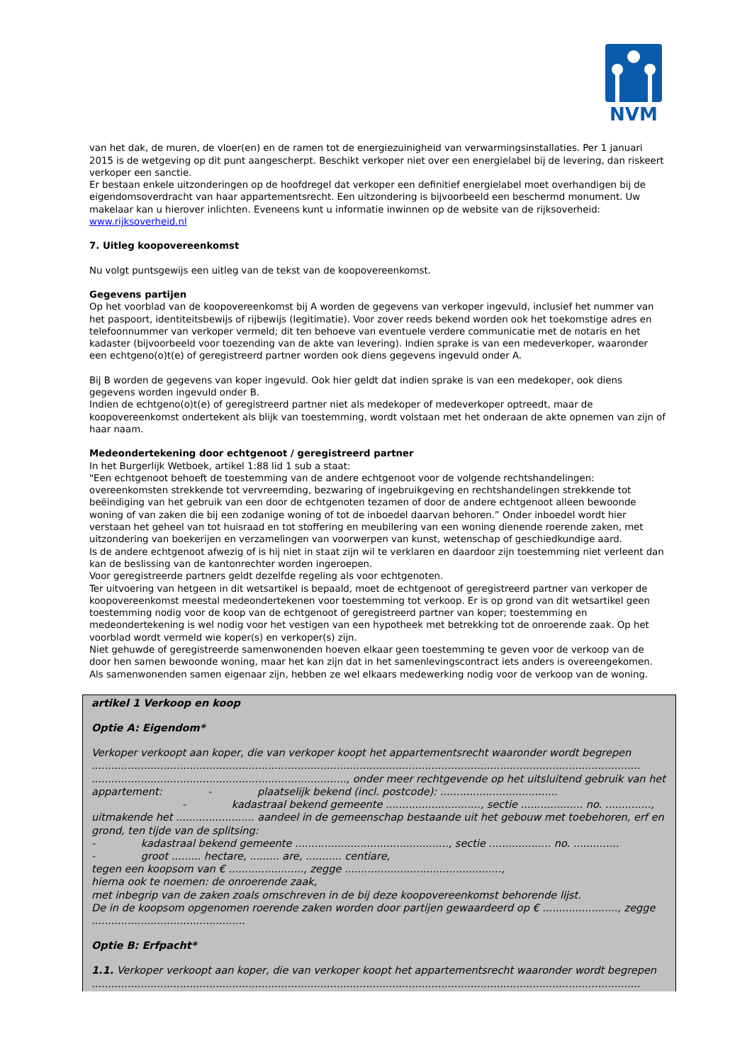NVM
van het dak, de muren, de vloer(en) en de ramen tot de energiezuinigheid van verwarmingsinstallaties. Per 1 januari 2015 is de wetgeving op dit punt aangescherpt. Beschikt verkoper niet over een energielabel bij de levering, dan riskeert verkoper een sanctie.
Er bestaan enkele uitzonderingen op de hoofdregel dat verkoper een definitief energielabel moet overhandigen bij de eigendomsoverdracht van haar appartementsrecht. Een uitzondering is bijvoorbeeld een beschermd monument. Uw makelaar kan u hierover inlichten. Eveneens kunt u informatie inwinnen op de website van de rijksoverheid: www.rijksoverheid.nl
7. Uitleg koopovereenkomst
Nu volgt puntsgewijs een uitleg van de tekst van de koopovereenkomst.
Gegevens partijen
Op het voorblad van de koopovereenkomst bij A worden de gegevens van verkoper ingevuld, inclusief het nummer van het paspoort, identiteitsbewijs of rijbewijs (legitimatie). Voor zover reeds bekend worden ook het toekomstige adres en telefoonnummer van verkoper vermeld; dit ten behoeve van eventuele verdere communicatie met de notaris en het kadaster (bijvoorbeeld voor toezending van de akte van levering). Indien sprake is van een medeverkoper, waaronder een echtgeno(o)t(e) of geregistreerd partner worden ook diens gegevens ingevuld onder A.
Bij B worden de gegevens van koper ingevuld. Ook hier geldt dat indien sprake is van een medekoper, ook diens gegevens worden ingevuld onder B.
Indien de echtgeno(o)t(e) of geregistreerd partner niet als medekoper of medeverkoper optreedt, maar de koopovereenkomst ondertekent als blijk van toestemming, wordt volstaan met het onderaan de akte opnemen van zijn of haar naam.
Medeondertekening door echtgenoot / geregistreerd partner
In het Burgerlijk Wetboek, artikel 1:88 lid 1 sub a staat:
"Een echtgenoot behoeft de toestemming van de andere echtgenoot voor de volgende rechtshandelingen: overeenkomsten strekkende tot vervreemding, bezwaring of ingebruikgeving en rechtshandelingen strekkende tot beëindiging van het gebruik van een door de echtgenoten tezamen of door de andere echtgenoot alleen bewoonde woning of van zaken die bij een zodanige woning of tot de inboedel daarvan behoren.” Onder inboedel wordt hier verstaan het geheel van tot huisraad en tot stoffering en meubilering van een woning dienende roerende zaken, met uitzondering van boekerijen en verzamelingen van voorwerpen van kunst, wetenschap of geschiedkundige aard.
Is de andere echtgenoot afwezig of is hij niet in staat zijn wil te verklaren en daardoor zijn toestemming niet verleent dan kan de beslissing van de kantonrechter worden ingeroepen.
Voor geregistreerde partners geldt dezelfde regeling als voor echtgenoten.
Ter uitvoering van hetgeen in dit wetsartikel is bepaald, moet de echtgenoot of geregistreerd partner van verkoper de koopovereenkomst meestal medeondertekenen voor toestemming tot verkoop. Er is op grond van dit wetsartikel geen toestemming nodig voor de koop van de echtgenoot of geregistreerd partner van koper; toestemming en medeondertekening is wel nodig voor het vestigen van een hypotheek met betrekking tot de onroerende zaak. Op het voorblad wordt vermeld wie koper(s) en verkoper(s) zijn.
Niet gehuwde of geregistreerde samenwonenden hoeven elkaar geen toestemming te geven voor de verkoop van de door hen samen bewoonde woning, maar het kan zijn dat in het samenlevingscontract iets anders is overeengekomen. Als samenwonenden samen eigenaar zijn, hebben ze wel elkaars medewerking nodig voor de verkoop van de woning.
artikel 1 Verkoop en koop
Optie A: Eigendom*
Verkoper verkoopt aan koper, die van verkoper koopt het appartementsrecht waaronder wordt begrepen ........................................................................................................................................................................ .............................................................................., onder meer rechtgevende op het uitsluitend gebruik van het appartement: - plaatselijk bekend (incl. postcode): ....................................
- kadastraal bekend gemeente ............................., sectie ................... no. ..............,
uitmakende het ........................ aandeel in de gemeenschap bestaande uit het gebouw met toebehoren, erf en grond, ten tijde van de splitsing:
- kadastraal bekend gemeente ..............................................., sectie ................... no. ..............
- groot ......... hectare, ......... are, ........... centiare,
tegen een koopsom van € ......................., zegge ................................................,
hierna ook te noemen: de onroerende zaak,
met inbegrip van de zaken zoals omschreven in de bij deze koopovereenkomst behorende lijst.
De in de koopsom opgenomen roerende zaken worden door partijen gewaardeerd op € ......................., zegge ...............................................
Optie B: Erfpacht*
1.1. Verkoper verkoopt aan koper, die van verkoper koopt het appartementsrecht waaronder wordt begrepen ........................................................................................................................................................................